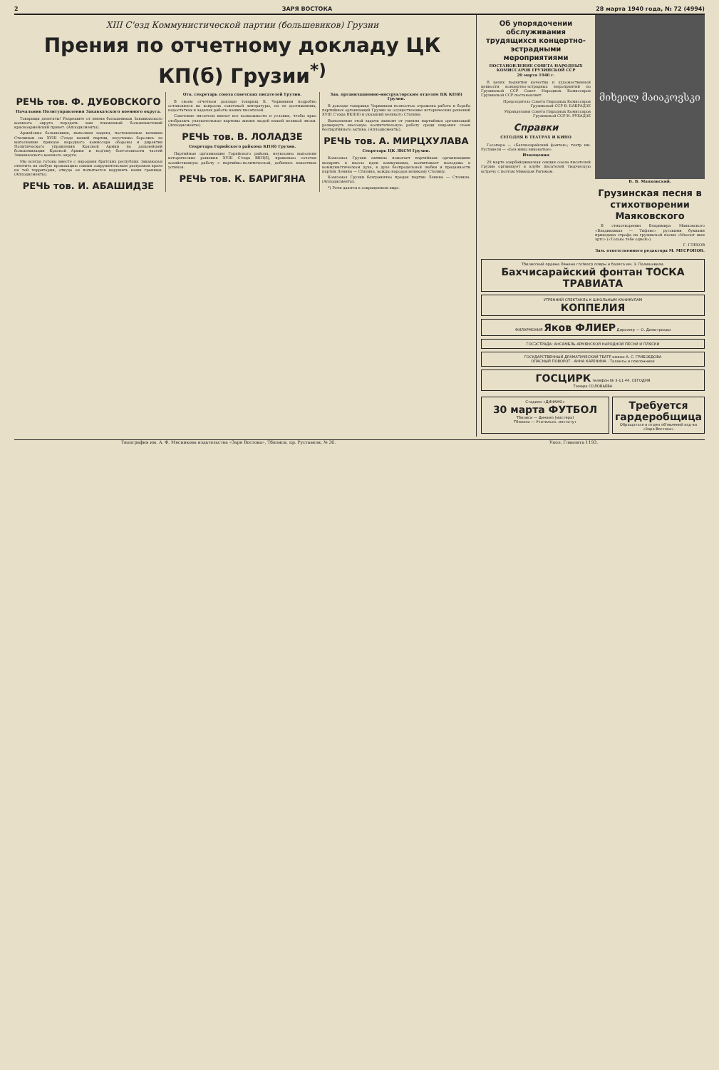2 ЗАРЯ ВОСТОКА 28 марта 1940 года, № 72 (4994)
XIII С'езд Коммунистической партии (большевиков) Грузии
Прения по отчетному докладу ЦК КП(б) Грузии<sup>*)</sup>
РЕЧЬ тов. Ф. ДУБОВСКОГО
Начальник Политуправления Закавказского военного округа.
Товарищи делегаты! Разрешите от имени большевиков Закавказского военного округа передать вам пламенный большевистский красноармейский привет. (Аплодисменты).
Армейские большевики, выполняя задачи, поставленные великим Сталиным на XVIII С'езде нашей партии, неустанно боролись за выполнение приказа народного комиссара обороны и директив Политического управления Красной Армии по дальнейшей большевизации Красной Армии и под'ему боеготовности частей Закавказского военного округа.
Мы всегда готовы вместе с народами братских республик Закавказья ответить на любую провокацию самым сокрушительным разгромом врага на той территории, откуда он попытается нарушить наши границы. (Аплодисменты).
РЕЧЬ тов. И. АБАШИДЗЕ
Отв. секретарь союза советских писателей Грузии.
В своем отчетном докладе товарищ К. Чарквиани подробно остановился на вопросах советской литературы, на ее достижениях, недостатках и задачах работы наших писателей.
Советские писатели имеют все возможности и условия, чтобы ярко отобразить увлекательные картины жизни людей нашей великой эпохи. (Аплодисменты).
РЕЧЬ тов. В. ЛОЛАДЗЕ
Секретарь Горийского райкома КП(б) Грузии.
Партийные организации Горийского района, неуклонно выполняя исторические решения XVIII С'езда ВКП(б), правильно сочетая хозяйственную работу с партийно-политической, добились известных успехов.
РЕЧЬ тов. К. БАРИГЯНА
Зав. организационно-инструкторским отделом ЦК КП(б) Грузии.
В докладе товарища Чарквиани полностью отражена работа и борьба партийных организаций Грузии за осуществление исторических решений XVIII С'езда ВКП(б) и указаний великого Сталина.
Выполнение этой задачи зависит от умения партийных организаций развернуть массовую воспитательную работу среди широких слоев беспартийного актива. (Аплодисменты).
РЕЧЬ тов. А. МИРЦХУЛАВА
Секретарь ЦК ЛКСМ Грузии.
Комсомол Грузии активно помогает партийным организациям внедрять в массы идеи коммунизма, воспитывает молодежь в коммунистическом духе, в духе беспредельной любви и преданности партии Ленина — Сталина, вождю народов великому Сталину.
Комсомол Грузии безгранично предан партии Ленина — Сталина. (Аплодисменты).
*) Речи даются в сокращенном виде.
Об упорядочении обслуживания трудящихся концертно-эстрадными мероприятиями
ПОСТАНОВЛЕНИЕ СОВЕТА НАРОДНЫХ КОМИССАРОВ ГРУЗИНСКОЙ ССР
20 марта 1940 г.
В целях поднятия качества и художественной ценности концертно-эстрадных мероприятий по Грузинской ССР Совет Народных Комиссаров Грузинской ССР постановляет:
Председатель Совета Народных Комиссаров Грузинской ССР В. БАКРАДЗЕ
Управделами Совета Народных Комиссаров Грузинской ССР И. РУХАДЗЕ
Справки
СЕГОДНЯ В ТЕАТРАХ И КИНО
Госопера — «Бахчисарайский фонтан»; театр им. Руставели — «Без вины виноватые».
Извещения
29 марта азербайджанская секция союза писателей Грузии организует в клубе писателей творческую встречу с поэтом Мамедом Рагимом.
მიხეილ მაიაკოვსკი
В. В. Маяковский.
Грузинская песня в стихотворении Маяковского
В стихотворении Владимира Маяковского «Владикавказ — Тифлис» русскими буквами приведена строфа из грузинской песни «Мхолот шен эртс» («Только тебе одной»).
Г. ГЛЕБОВ
Зам. ответственного редактора М. МЕСРОПОВ.
Тбилисский ордена Ленина госteатр оперы и балета им. З. Палиашвили.
Бахчисарайский фонтан ТОСКА ТРАВИАТА
УТРЕННИЙ СПЕКТАКЛЬ К ШКОЛЬНЫМ КАНИКУЛАМ
КОППЕЛИЯ
ФИЛАРМОНИЯ Яков ФЛИЕР Дирижер — О. Димитриади
ГОСЭСТРАДА: АНСАМБЛЬ АРМЯНСКОЙ НАРОДНОЙ ПЕСНИ И ПЛЯСКИ
ГОСУДАРСТВЕННЫЙ ДРАМАТИЧЕСКИЙ ТЕАТР имени А. С. ГРИБОЕДОВА
ОПАСНЫЙ ПОВОРОТ · АННА КАРЕНИНА · Таланты и поклонники
ГОСЦИРК телефон № 3-11-44. СЕГОДНЯ
Тамара СОЛОВЬЕВА
Стадион «ДИНАМО»
30 марта ФУТБОЛ
Тбилиси — Динамо (мастера)
Тбилиси — Учительск. институт
Требуется гардеробщица
Обращаться в отдел об'явлений изд-ва «Заря Востока»
Типография им. А. Ф. Мясникова издательства «Заря Востока», Тбилиси, пр. Руставели, № 36. Упол. Главлита 1193.